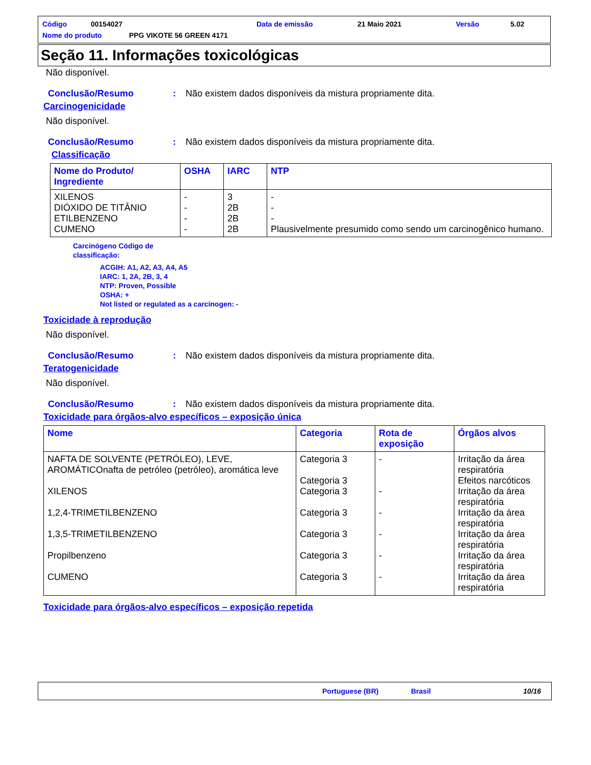Código 00154027 Data de emissão 21 Maio 2021 Versão 5.02
Nome do produto PPG VIKOTE 56 GREEN 4171
Seção 11. Informações toxicológicas
Não disponível.
Conclusão/Resumo: Não existem dados disponíveis da mistura propriamente dita.
Carcinogenicidade
Não disponível.
Conclusão/Resumo: Não existem dados disponíveis da mistura propriamente dita.
Classificação
| Nome do Produto/ Ingrediente | OSHA | IARC | NTP |
| --- | --- | --- | --- |
| XILENOS DIÓXIDO DE TITÂNIO ETILBENZENO CUMENO | - - - - | 3 2B 2B 2B | - - - Plausivelmente presumido como sendo um carcinogênico humano. |
Carcinógeno Código de
classificação:
ACGIH: A1, A2, A3, A4, A5
IARC: 1, 2A, 2B, 3, 4
NTP: Proven, Possible
OSHA: +
Not listed or regulated as a carcinogen: -
Toxicidade à reprodução
Não disponível.
Conclusão/Resumo: Não existem dados disponíveis da mistura propriamente dita.
Teratogenicidade
Não disponível.
Conclusão/Resumo: Não existem dados disponíveis da mistura propriamente dita.
Toxicidade para órgãos-alvo específicos – exposição única
| Nome | Categoria | Rota de exposição | Órgãos alvos |
| --- | --- | --- | --- |
| NAFTA DE SOLVENTE (PETRÓLEO), LEVE, AROMÁTICOnafta de petróleo (petróleo), aromática leve XILENOS 1,2,4-TRIMETILBENZENO 1,3,5-TRIMETILBENZENO Propilbenzeno CUMENO | Categoria 3 Categoria 3 Categoria 3 Categoria 3 Categoria 3 Categoria 3 Categoria 3 | - - - - - - | Irritação da área respiratória Efeitos narcóticos Irritação da área respiratória Irritação da área respiratória Irritação da área respiratória Irritação da área respiratória Irritação da área respiratória |
Toxicidade para órgãos-alvo específicos – exposição repetida
Portuguese (BR) Brasil 10/16